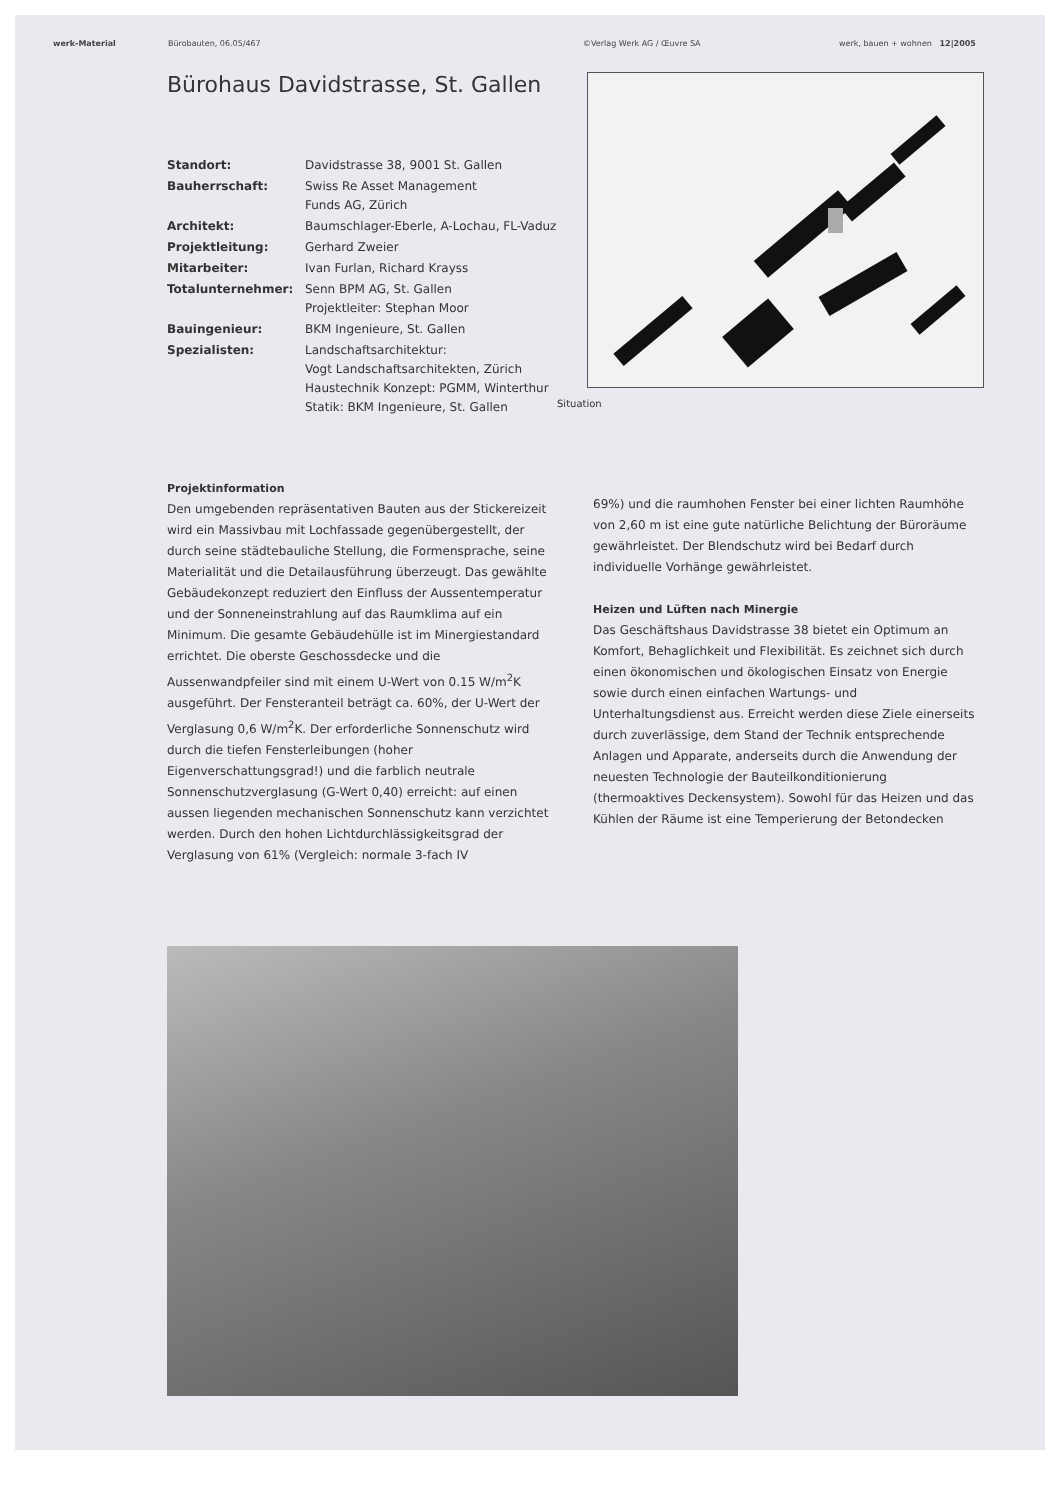werk-Material Bürobauten, 06.05/467 ©Verlag Werk AG / Œuvre SA werk, bauen + wohnen 12|2005
Bürohaus Davidstrasse, St. Gallen
| Standort: | Davidstrasse 38, 9001 St. Gallen |
| Bauherrschaft: | Swiss Re Asset Management Funds AG, Zürich |
| Architekt: | Baumschlager-Eberle, A-Lochau, FL-Vaduz |
| Projektleitung: | Gerhard Zweier |
| Mitarbeiter: | Ivan Furlan, Richard Krayss |
| Totalunternehmer: | Senn BPM AG, St. Gallen Projektleiter: Stephan Moor |
| Bauingenieur: | BKM Ingenieure, St. Gallen |
| Spezialisten: | Landschaftsarchitektur: Vogt Landschaftsarchitekten, Zürich Haustechnik Konzept: PGMM, Winterthur Statik: BKM Ingenieure, St. Gallen |
Situation
Projektinformation
Den umgebenden repräsentativen Bauten aus der Stickereizeit wird ein Massivbau mit Lochfassade gegenübergestellt, der durch seine städtebauliche Stellung, die Formensprache, seine Materialität und die Detailausführung überzeugt. Das gewählte Gebäudekonzept reduziert den Einfluss der Aussentemperatur und der Sonneneinstrahlung auf das Raumklima auf ein Minimum. Die gesamte Gebäudehülle ist im Minergiestandard errichtet. Die oberste Geschossdecke und die Aussenwandpfeiler sind mit einem U-Wert von 0.15 W/m<sup>2</sup>K ausgeführt. Der Fensteranteil beträgt ca. 60%, der U-Wert der Verglasung 0,6 W/m<sup>2</sup>K. Der erforderliche Sonnenschutz wird durch die tiefen Fensterleibungen (hoher Eigenverschattungsgrad!) und die farblich neutrale Sonnenschutzverglasung (G-Wert 0,40) erreicht: auf einen aussen liegenden mechanischen Sonnenschutz kann verzichtet werden. Durch den hohen Lichtdurchlässigkeitsgrad der Verglasung von 61% (Vergleich: normale 3-fach IV
69%) und die raumhohen Fenster bei einer lichten Raumhöhe von 2,60 m ist eine gute natürliche Belichtung der Büroräume gewährleistet. Der Blendschutz wird bei Bedarf durch individuelle Vorhänge gewährleistet.
Heizen und Lüften nach Minergie
Das Geschäftshaus Davidstrasse 38 bietet ein Optimum an Komfort, Behaglichkeit und Flexibilität. Es zeichnet sich durch einen ökonomischen und ökologischen Einsatz von Energie sowie durch einen einfachen Wartungs- und Unterhaltungsdienst aus. Erreicht werden diese Ziele einerseits durch zuverlässige, dem Stand der Technik entsprechende Anlagen und Apparate, anderseits durch die Anwendung der neuesten Technologie der Bauteilkonditionierung (thermoaktives Deckensystem). Sowohl für das Heizen und das Kühlen der Räume ist eine Temperierung der Betondecken